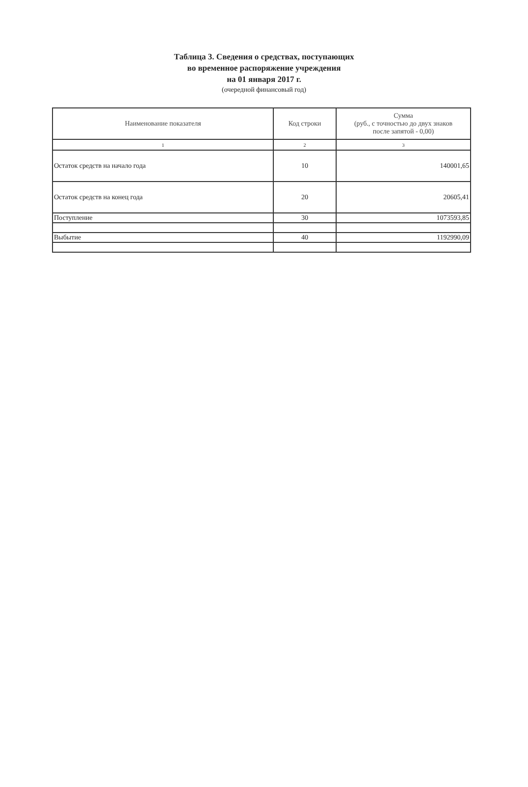Таблица 3. Сведения о средствах, поступающих
во временное распоряжение учреждения
на 01 января 2017 г.
(очередной финансовый год)
| Наименование показателя | Код строки | Сумма (руб., с точностью до двух знаков после запятой - 0,00) |
| --- | --- | --- |
| 1 | 2 | 3 |
| Остаток средств на начало года | 10 | 140001,65 |
| Остаток средств на конец года | 20 | 20605,41 |
| Поступление | 30 | 1073593,85 |
| Выбытие | 40 | 1192990,09 |